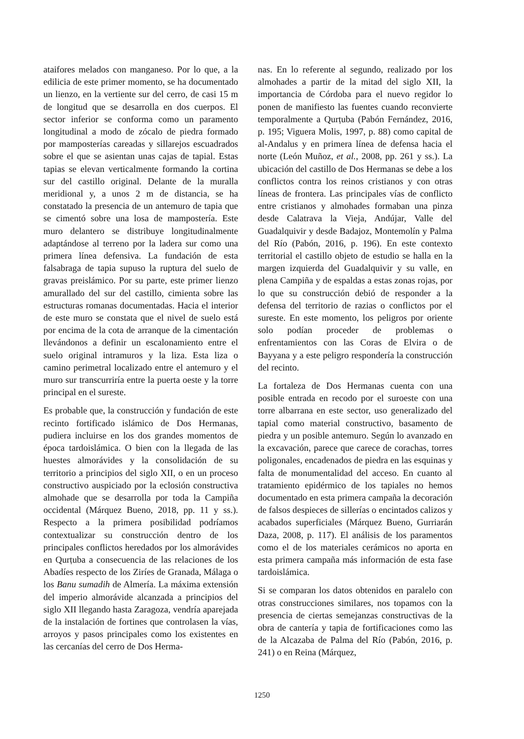ataifores melados con manganeso. Por lo que, a la edilicia de este primer momento, se ha documentado un lienzo, en la vertiente sur del cerro, de casi 15 m de longitud que se desarrolla en dos cuerpos. El sector inferior se conforma como un paramento longitudinal a modo de zócalo de piedra formado por mamposterías careadas y sillarejos escuadrados sobre el que se asientan unas cajas de tapial. Estas tapias se elevan verticalmente formando la cortina sur del castillo original. Delante de la muralla meridional y, a unos 2 m de distancia, se ha constatado la presencia de un antemuro de tapia que se cimentó sobre una losa de mampostería. Este muro delantero se distribuye longitudinalmente adaptándose al terreno por la ladera sur como una primera línea defensiva. La fundación de esta falsabraga de tapia supuso la ruptura del suelo de gravas preislámico. Por su parte, este primer lienzo amurallado del sur del castillo, cimienta sobre las estructuras romanas documentadas. Hacia el interior de este muro se constata que el nivel de suelo está por encima de la cota de arranque de la cimentación llevándonos a definir un escalonamiento entre el suelo original intramuros y la liza. Esta liza o camino perimetral localizado entre el antemuro y el muro sur transcurriría entre la puerta oeste y la torre principal en el sureste.
Es probable que, la construcción y fundación de este recinto fortificado islámico de Dos Hermanas, pudiera incluirse en los dos grandes momentos de época tardoislámica. O bien con la llegada de las huestes almorávides y la consolidación de su territorio a principios del siglo XII, o en un proceso constructivo auspiciado por la eclosión constructiva almohade que se desarrolla por toda la Campiña occidental (Márquez Bueno, 2018, pp. 11 y ss.). Respecto a la primera posibilidad podríamos contextualizar su construcción dentro de los principales conflictos heredados por los almorávides en Qurṭuba a consecuencia de las relaciones de los Abadíes respecto de los Ziríes de Granada, Málaga o los Banu sumadih de Almería. La máxima extensión del imperio almorávide alcanzada a principios del siglo XII llegando hasta Zaragoza, vendría aparejada de la instalación de fortines que controlasen la vías, arroyos y pasos principales como los existentes en las cercanías del cerro de Dos Herma-
nas. En lo referente al segundo, realizado por los almohades a partir de la mitad del siglo XII, la importancia de Córdoba para el nuevo regidor lo ponen de manifiesto las fuentes cuando reconvierte temporalmente a Qurṭuba (Pabón Fernández, 2016, p. 195; Viguera Molis, 1997, p. 88) como capital de al-Andalus y en primera línea de defensa hacia el norte (León Muñoz, et al., 2008, pp. 261 y ss.). La ubicación del castillo de Dos Hermanas se debe a los conflictos contra los reinos cristianos y con otras líneas de frontera. Las principales vías de conflicto entre cristianos y almohades formaban una pinza desde Calatrava la Vieja, Andújar, Valle del Guadalquivir y desde Badajoz, Montemolín y Palma del Río (Pabón, 2016, p. 196). En este contexto territorial el castillo objeto de estudio se halla en la margen izquierda del Guadalquivir y su valle, en plena Campiña y de espaldas a estas zonas rojas, por lo que su construcción debió de responder a la defensa del territorio de razias o conflictos por el sureste. En este momento, los peligros por oriente solo podían proceder de problemas o enfrentamientos con las Coras de Elvira o de Bayyana y a este peligro respondería la construcción del recinto.
La fortaleza de Dos Hermanas cuenta con una posible entrada en recodo por el suroeste con una torre albarrana en este sector, uso generalizado del tapial como material constructivo, basamento de piedra y un posible antemuro. Según lo avanzado en la excavación, parece que carece de corachas, torres poligonales, encadenados de piedra en las esquinas y falta de monumentalidad del acceso. En cuanto al tratamiento epidérmico de los tapiales no hemos documentado en esta primera campaña la decoración de falsos despieces de sillerías o encintados calizos y acabados superficiales (Márquez Bueno, Gurriarán Daza, 2008, p. 117). El análisis de los paramentos como el de los materiales cerámicos no aporta en esta primera campaña más información de esta fase tardoislámica.
Si se comparan los datos obtenidos en paralelo con otras construcciones similares, nos topamos con la presencia de ciertas semejanzas constructivas de la obra de cantería y tapia de fortificaciones como las de la Alcazaba de Palma del Río (Pabón, 2016, p. 241) o en Reina (Márquez,
1250